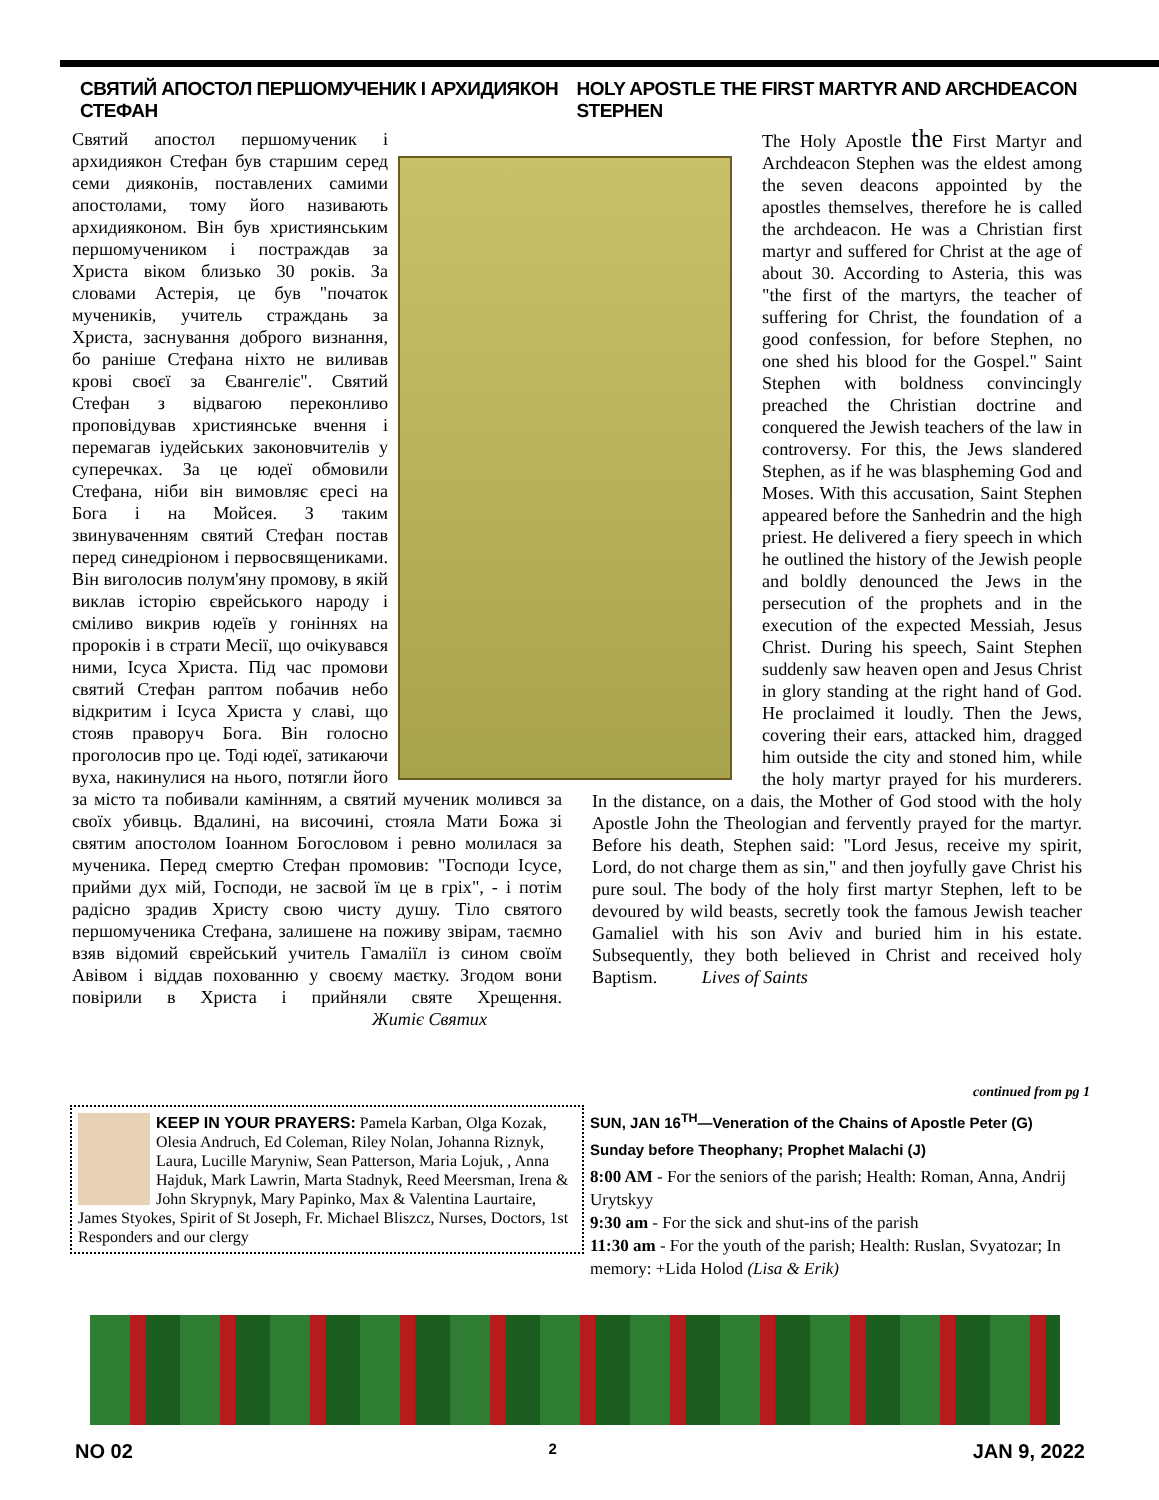СВЯТИЙ АПОСТОЛ ПЕРШОМУЧЕНИК І АРХИДИЯКОН СТЕФАН
HOLY APOSTLE THE FIRST MARTYR AND ARCHDEACON STEPHEN
Святий апостол першомученик і архидиякон Стефан був старшим серед семи дияконів, поставлених самими апостолами, тому його називають архидияконом. Він був християнським першомучеником і постраждав за Христа віком близько 30 років. За словами Астерія, це був "початок мучеників, учитель страждань за Христа, заснування доброго визнання, бо раніше Стефана ніхто не виливав крові своєї за Євангеліє". Святий Стефан з відвагою переконливо проповідував християнське вчення і перемагав іудейських законовчителів у суперечках. За це юдеї обмовили Стефана, ніби він вимовляє єресі на Бога і на Мойсея. З таким звинуваченням святий Стефан постав перед синедріоном і первосвящениками. Він виголосив полум'яну промову, в якій виклав історію єврейського народу і сміливо викрив юдеїв у гоніннях на пророків і в страти Месії, що очікувався ними, Ісуса Христа. Під час промови святий Стефан раптом побачив небо відкритим і Ісуса Христа у славі, що стояв праворуч Бога. Він голосно проголосив про це. Тоді юдеї, затикаючи вуха, накинулися на нього, потягли його за місто та побивали камінням, а святий мученик молився за своїх убивць. Вдалині, на височині, стояла Мати Божа зі святим апостолом Іоанном Богословом і ревно молилася за мученика. Перед смертю Стефан промовив: "Господи Ісусе, прийми дух мій, Господи, не засвой їм це в гріх", - і потім радісно зрадив Христу свою чисту душу. Тіло святого першомученика Стефана, залишене на поживу звірам, таємно взяв відомий єврейський учитель Гамаліїл із сином своїм Авівом і віддав похованню у своєму маєтку. Згодом вони повірили в Христа і прийняли святе Хрещення. Житіє Святих
The Holy Apostle the First Martyr and Archdeacon Stephen was the eldest among the seven deacons appointed by the apostles themselves, therefore he is called the archdeacon. He was a Christian first martyr and suffered for Christ at the age of about 30. According to Asteria, this was "the first of the martyrs, the teacher of suffering for Christ, the foundation of a good confession, for before Stephen, no one shed his blood for the Gospel." Saint Stephen with boldness convincingly preached the Christian doctrine and conquered the Jewish teachers of the law in controversy. For this, the Jews slandered Stephen, as if he was blaspheming God and Moses. With this accusation, Saint Stephen appeared before the Sanhedrin and the high priest. He delivered a fiery speech in which he outlined the history of the Jewish people and boldly denounced the Jews in the persecution of the prophets and in the execution of the expected Messiah, Jesus Christ. During his speech, Saint Stephen suddenly saw heaven open and Jesus Christ in glory standing at the right hand of God. He proclaimed it loudly. Then the Jews, covering their ears, attacked him, dragged him outside the city and stoned him, while the holy martyr prayed for his murderers. In the distance, on a dais, the Mother of God stood with the holy Apostle John the Theologian and fervently prayed for the martyr. Before his death, Stephen said: "Lord Jesus, receive my spirit, Lord, do not charge them as sin," and then joyfully gave Christ his pure soul. The body of the holy first martyr Stephen, left to be devoured by wild beasts, secretly took the famous Jewish teacher Gamaliel with his son Aviv and buried him in his estate. Subsequently, they both believed in Christ and received holy Baptism. Lives of Saints
KEEP IN YOUR PRAYERS: Pamela Karban, Olga Kozak, Olesia Andruch, Ed Coleman, Riley Nolan, Johanna Riznyk, Laura, Lucille Maryniw, Sean Patterson, Maria Lojuk, , Anna Hajduk, Mark Lawrin, Marta Stadnyk, Reed Meersman, Irena & John Skrypnyk, Mary Papinko, Max & Valentina Laurtaire, James Styokes, Spirit of St Joseph, Fr. Michael Bliszcz, Nurses, Doctors, 1st Responders and our clergy
continued from pg 1
SUN, JAN 16<sup>TH</sup>—Veneration of the Chains of Apostle Peter (G)
Sunday before Theophany; Prophet Malachi (J)
8:00 AM - For the seniors of the parish; Health: Roman, Anna, Andrij Urytskyy
9:30 am - For the sick and shut-ins of the parish
11:30 am - For the youth of the parish; Health: Ruslan, Svyatozar; In memory: +Lida Holod (Lisa & Erik)
NO 02
2
JAN 9, 2022